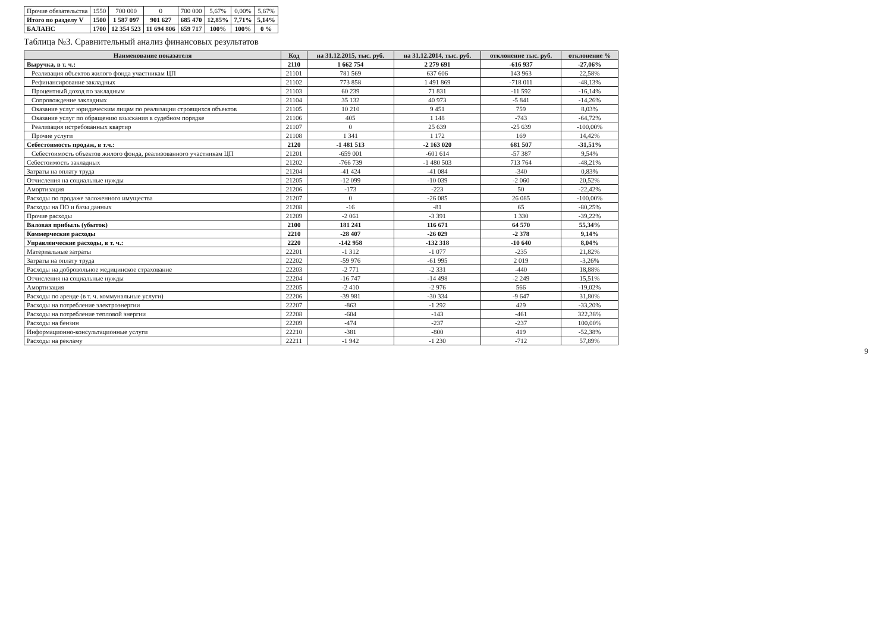| Прочие обязательства | 1550 | 700 000 | 0 | 700 000 | 5,67% | 0,00% | 5,67% |
| Итого по разделу V | 1500 | 1 587 097 | 901 627 | 685 470 | 12,85% | 7,71% | 5,14% |
| БАЛАНС | 1700 | 12 354 523 | 11 694 806 | 659 717 | 100% | 100% | 0 % |
Таблица №3. Сравнительный анализ финансовых результатов
| Наименование показателя | Код | на 31.12.2015, тыс. руб. | на 31.12.2014, тыс. руб. | отклонение тыс. руб. | отклонение % |
| --- | --- | --- | --- | --- | --- |
| Выручка, в т. ч.: | 2110 | 1 662 754 | 2 279 691 | -616 937 | -27,06% |
| Реализация объектов жилого фонда участникам ЦП | 21101 | 781 569 | 637 606 | 143 963 | 22,58% |
| Рефинансирование закладных | 21102 | 773 858 | 1 491 869 | -718 011 | -48,13% |
| Процентный доход по закладным | 21103 | 60 239 | 71 831 | -11 592 | -16,14% |
| Сопровождение закладных | 21104 | 35 132 | 40 973 | -5 841 | -14,26% |
| Оказание услуг юридическим лицам по реализации строящихся объектов | 21105 | 10 210 | 9 451 | 759 | 8,03% |
| Оказание услуг по обращению взыскания в судебном порядке | 21106 | 405 | 1 148 | -743 | -64,72% |
| Реализация истребованных квартир | 21107 | 0 | 25 639 | -25 639 | -100,00% |
| Прочие услуги | 21108 | 1 341 | 1 172 | 169 | 14,42% |
| Себестоимость продаж, в т.ч.: | 2120 | -1 481 513 | -2 163 020 | 681 507 | -31,51% |
| Себестоимость объектов жилого фонда, реализованного участникам ЦП | 21201 | -659 001 | -601 614 | -57 387 | 9,54% |
| Себестоимость закладных | 21202 | -766 739 | -1 480 503 | 713 764 | -48,21% |
| Затраты на оплату труда | 21204 | -41 424 | -41 084 | -340 | 0,83% |
| Отчисления на социальные нужды | 21205 | -12 099 | -10 039 | -2 060 | 20,52% |
| Амортизация | 21206 | -173 | -223 | 50 | -22,42% |
| Расходы по продаже заложенного имущества | 21207 | 0 | -26 085 | 26 085 | -100,00% |
| Расходы на ПО и базы данных | 21208 | -16 | -81 | 65 | -80,25% |
| Прочие расходы | 21209 | -2 061 | -3 391 | 1 330 | -39,22% |
| Валовая прибыль (убыток) | 2100 | 181 241 | 116 671 | 64 570 | 55,34% |
| Коммерческие расходы | 2210 | -28 407 | -26 029 | -2 378 | 9,14% |
| Управленческие расходы, в т. ч.: | 2220 | -142 958 | -132 318 | -10 640 | 8,04% |
| Материальные затраты | 22201 | -1 312 | -1 077 | -235 | 21,82% |
| Затраты на оплату труда | 22202 | -59 976 | -61 995 | 2 019 | -3,26% |
| Расходы на добровольное медицинское страхование | 22203 | -2 771 | -2 331 | -440 | 18,88% |
| Отчисления на социальные нужды | 22204 | -16 747 | -14 498 | -2 249 | 15,51% |
| Амортизация | 22205 | -2 410 | -2 976 | 566 | -19,02% |
| Расходы по аренде (в т. ч. коммунальные услуги) | 22206 | -39 981 | -30 334 | -9 647 | 31,80% |
| Расходы на потребление электроэнергии | 22207 | -863 | -1 292 | 429 | -33,20% |
| Расходы на потребление тепловой энергии | 22208 | -604 | -143 | -461 | 322,38% |
| Расходы на бензин | 22209 | -474 | -237 | -237 | 100,00% |
| Информационно-консультационные услуги | 22210 | -381 | -800 | 419 | -52,38% |
| Расходы на рекламу | 22211 | -1 942 | -1 230 | -712 | 57,89% |
9